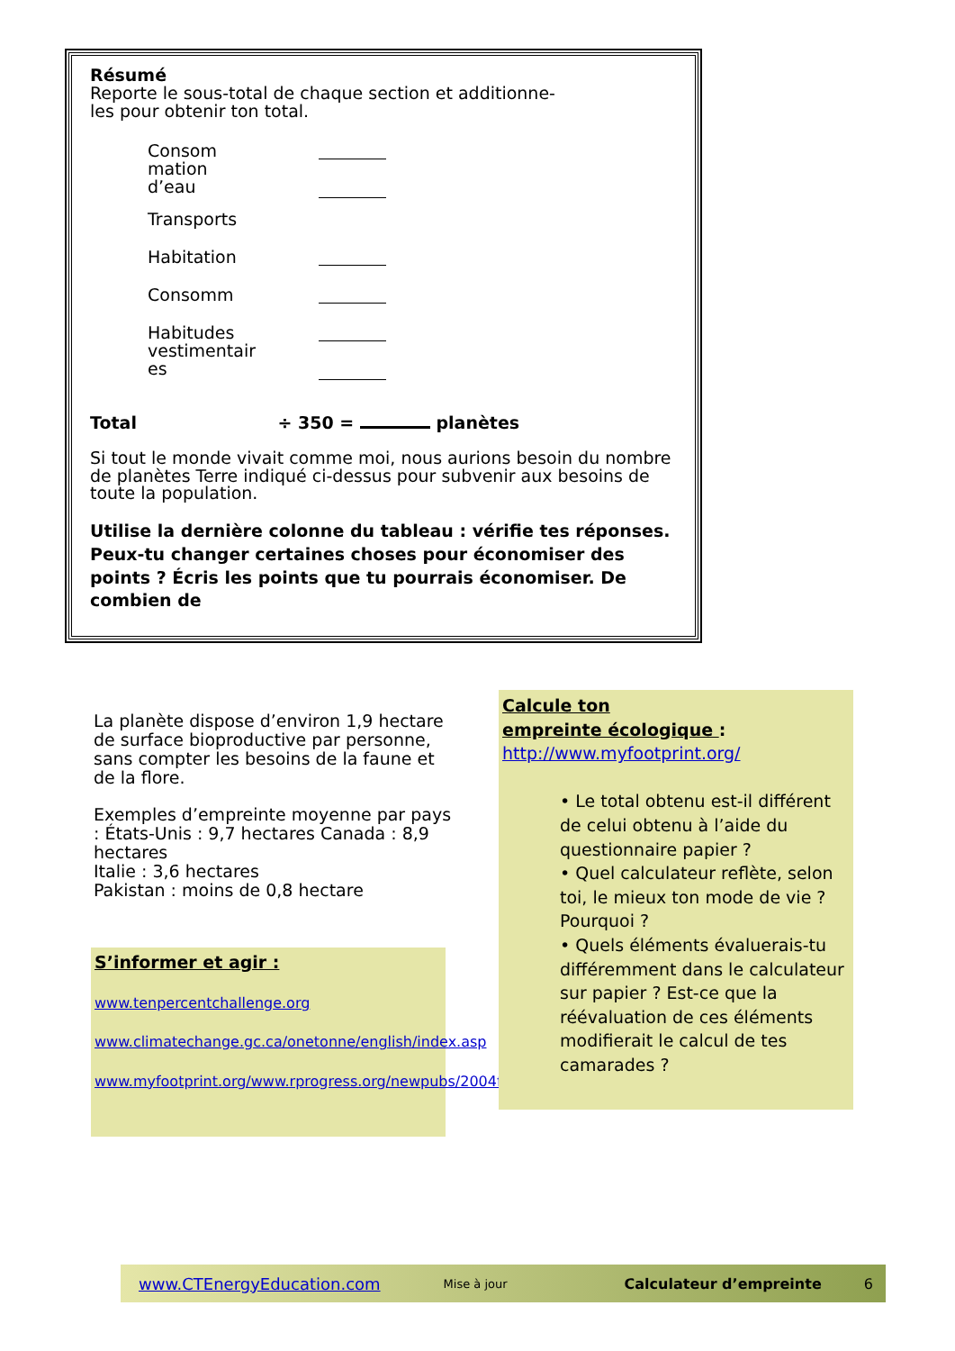Résumé
Reporte le sous-total de chaque section et additionne-
les pour obtenir ton total.
Consom
mation
d’eau
Transports
Habitation
Consomm
Habitudes
vestimentair
es
Total ÷ 350 = planètes
Si tout le monde vivait comme moi, nous aurions besoin du nombre de planètes Terre indiqué ci-dessus pour subvenir aux besoins de toute la population.
Utilise la dernière colonne du tableau : vérifie tes réponses. Peux-tu changer certaines choses pour économiser des points ? Écris les points que tu pourrais économiser. De combien de
La planète dispose d’environ 1,9 hectare de surface bioproductive par personne, sans compter les besoins de la faune et de la flore.
Exemples d’empreinte moyenne par pays : États-Unis : 9,7 hectares Canada : 8,9 hectares
Italie : 3,6 hectares
Pakistan : moins de 0,8 hectare
S’informer et agir :
www.tenpercentchallenge.org
www.climatechange.gc.ca/onetonne/english/index.asp
www.myfootprint.org/www.rprogress.org/newpubs/2004footprintnations2004.pdf
Calcule ton
empreinte écologique :
http://www.myfootprint.org/
• Le total obtenu est-il différent de celui obtenu à l’aide du questionnaire papier ?
• Quel calculateur reflète, selon toi, le mieux ton mode de vie ? Pourquoi ?
• Quels éléments évaluerais-tu différemment dans le calculateur sur papier ? Est-ce que la réévaluation de ces éléments modifierait le calcul de tes camarades ?
www.CTEnergyEducation.com Mise à jour Calculateur d’empreinte 6